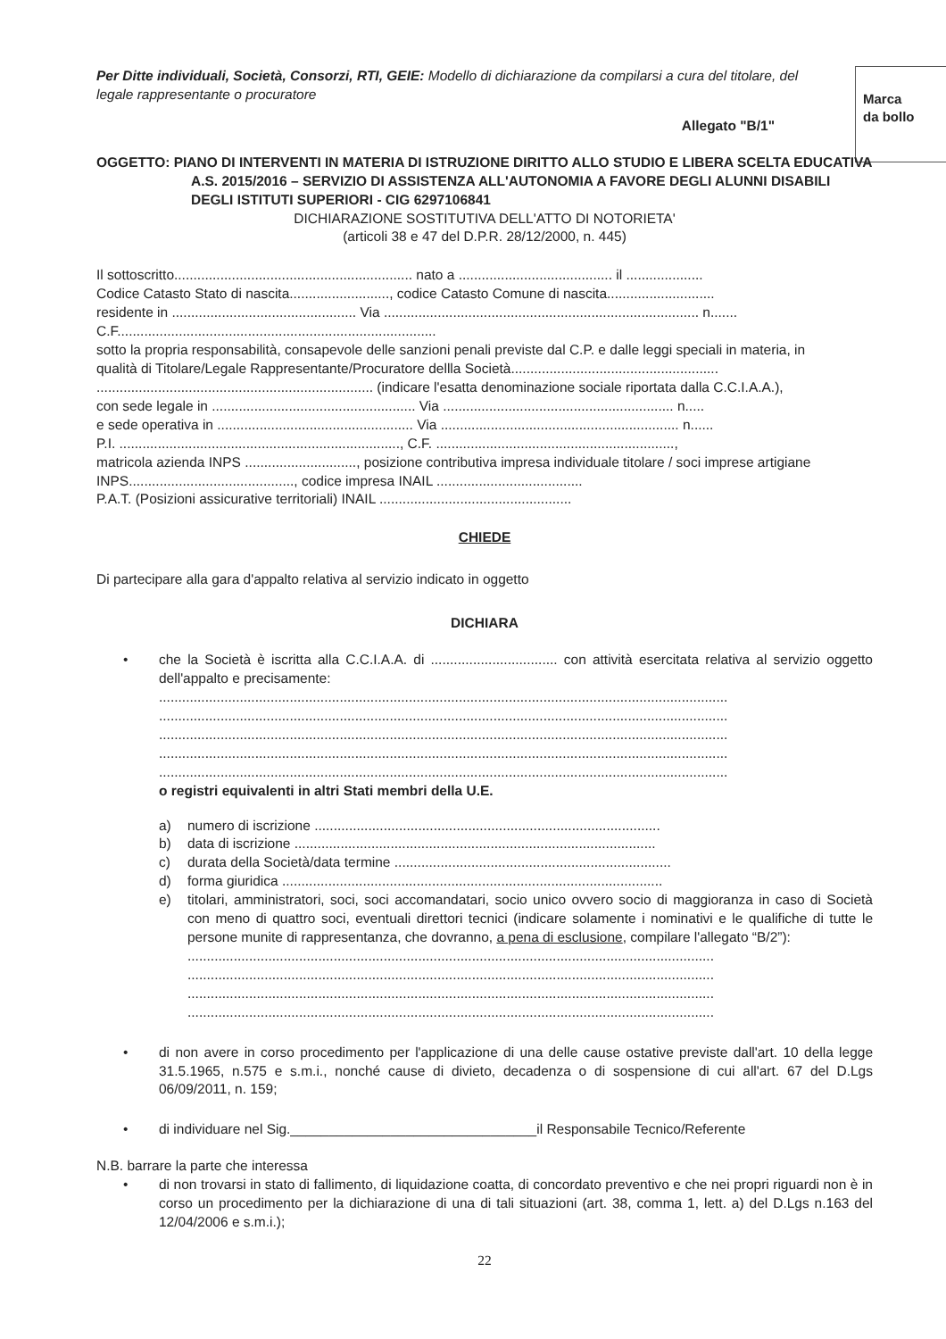Marca
da bollo
Per Ditte individuali, Società, Consorzi, RTI, GEIE: Modello di dichiarazione da compilarsi a cura del titolare, del legale rappresentante o procuratore
Allegato "B/1"
OGGETTO: PIANO DI INTERVENTI IN MATERIA DI ISTRUZIONE DIRITTO ALLO STUDIO E LIBERA SCELTA EDUCATIVA A.S. 2015/2016 – SERVIZIO DI ASSISTENZA ALL'AUTONOMIA A FAVORE DEGLI ALUNNI DISABILI DEGLI ISTITUTI SUPERIORI - CIG 6297106841
DICHIARAZIONE SOSTITUTIVA DELL'ATTO DI NOTORIETA'
(articoli 38 e 47 del D.P.R. 28/12/2000, n. 445)
Il sottoscritto.............................................................. nato a ........................................ il ....................
Codice Catasto Stato di nascita.........................., codice Catasto Comune di nascita............................
residente in ................................................ Via .................................................................................. n.......
C.F...................................................................................
sotto la propria responsabilità, consapevole delle sanzioni penali previste dal C.P. e dalle leggi speciali in materia, in qualità di Titolare/Legale Rappresentante/Procuratore dellla Società...................................................... ........................................................................ (indicare l'esatta denominazione sociale riportata dalla C.C.I.A.A.),
con sede legale in ..................................................... Via ............................................................ n.....
e sede operativa in ................................................... Via .............................................................. n......
P.I. ........................................................................., C.F. ..............................................................,
matricola azienda INPS ............................., posizione contributiva impresa individuale titolare / soci imprese artigiane INPS..........................................., codice impresa INAIL ......................................
P.A.T. (Posizioni assicurative territoriali) INAIL ..................................................
CHIEDE
Di partecipare alla gara d'appalto relativa al servizio indicato in oggetto
DICHIARA
• che la Società è iscritta alla C.C.I.A.A. di ................................. con attività esercitata relativa al servizio oggetto dell'appalto e precisamente:
....................................................................................................................................................
....................................................................................................................................................
....................................................................................................................................................
....................................................................................................................................................
....................................................................................................................................................
o registri equivalenti in altri Stati membri della U.E.
a) numero di iscrizione ..........................................................................................
b) data di iscrizione ..............................................................................................
c) durata della Società/data termine ........................................................................
d) forma giuridica ...................................................................................................
e) titolari, amministratori, soci, soci accomandatari, socio unico ovvero socio di maggioranza in caso di Società con meno di quattro soci, eventuali direttori tecnici (indicare solamente i nominativi e le qualifiche di tutte le persone munite di rappresentanza, che dovranno, a pena di esclusione, compilare l'allegato “B/2”):
.........................................................................................................................................
.........................................................................................................................................
.........................................................................................................................................
.........................................................................................................................................
• di non avere in corso procedimento per l'applicazione di una delle cause ostative previste dall'art. 10 della legge 31.5.1965, n.575 e s.m.i., nonché cause di divieto, decadenza o di sospensione di cui all'art. 67 del D.Lgs 06/09/2011, n. 159;
• di individuare nel Sig.________________________________il Responsabile Tecnico/Referente
N.B. barrare la parte che interessa
• di non trovarsi in stato di fallimento, di liquidazione coatta, di concordato preventivo e che nei propri riguardi non è in corso un procedimento per la dichiarazione di una di tali situazioni (art. 38, comma 1, lett. a) del D.Lgs n.163 del 12/04/2006 e s.m.i.);
22